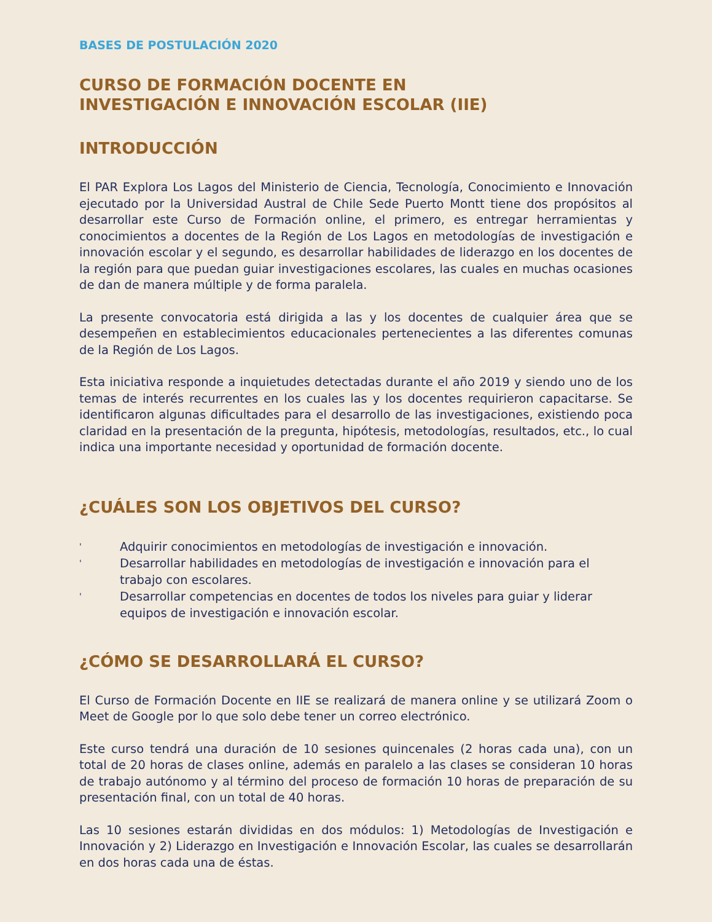BASES DE POSTULACIÓN 2020
CURSO DE FORMACIÓN DOCENTE EN
INVESTIGACIÓN E INNOVACIÓN ESCOLAR (IIE)
INTRODUCCIÓN
El PAR Explora Los Lagos del Ministerio de Ciencia, Tecnología, Conocimiento e Innovación ejecutado por la Universidad Austral de Chile Sede Puerto Montt tiene dos propósitos al desarrollar este Curso de Formación online, el primero, es entregar herramientas y conocimientos a docentes de la Región de Los Lagos en metodologías de investigación e innovación escolar y el segundo, es desarrollar habilidades de liderazgo en los docentes de la región para que puedan guiar investigaciones escolares, las cuales en muchas ocasiones de dan de manera múltiple y de forma paralela.
La presente convocatoria está dirigida a las y los docentes de cualquier área que se desempeñen en establecimientos educacionales pertenecientes a las diferentes comunas de la Región de Los Lagos.
Esta iniciativa responde a inquietudes detectadas durante el año 2019 y siendo uno de los temas de interés recurrentes en los cuales las y los docentes requirieron capacitarse. Se identificaron algunas dificultades para el desarrollo de las investigaciones, existiendo poca claridad en la presentación de la pregunta, hipótesis, metodologías, resultados, etc., lo cual indica una importante necesidad y oportunidad de formación docente.
¿CUÁLES SON LOS OBJETIVOS DEL CURSO?
' Adquirir conocimientos en metodologías de investigación e innovación.
' Desarrollar habilidades en metodologías de investigación e innovación para el trabajo con escolares.
' Desarrollar competencias en docentes de todos los niveles para guiar y liderar equipos de investigación e innovación escolar.
¿CÓMO SE DESARROLLARÁ EL CURSO?
El Curso de Formación Docente en IIE se realizará de manera online y se utilizará Zoom o Meet de Google por lo que solo debe tener un correo electrónico.
Este curso tendrá una duración de 10 sesiones quincenales (2 horas cada una), con un total de 20 horas de clases online, además en paralelo a las clases se consideran 10 horas de trabajo autónomo y al término del proceso de formación 10 horas de preparación de su presentación final, con un total de 40 horas.
Las 10 sesiones estarán divididas en dos módulos: 1) Metodologías de Investigación e Innovación y 2) Liderazgo en Investigación e Innovación Escolar, las cuales se desarrollarán en dos horas cada una de éstas.